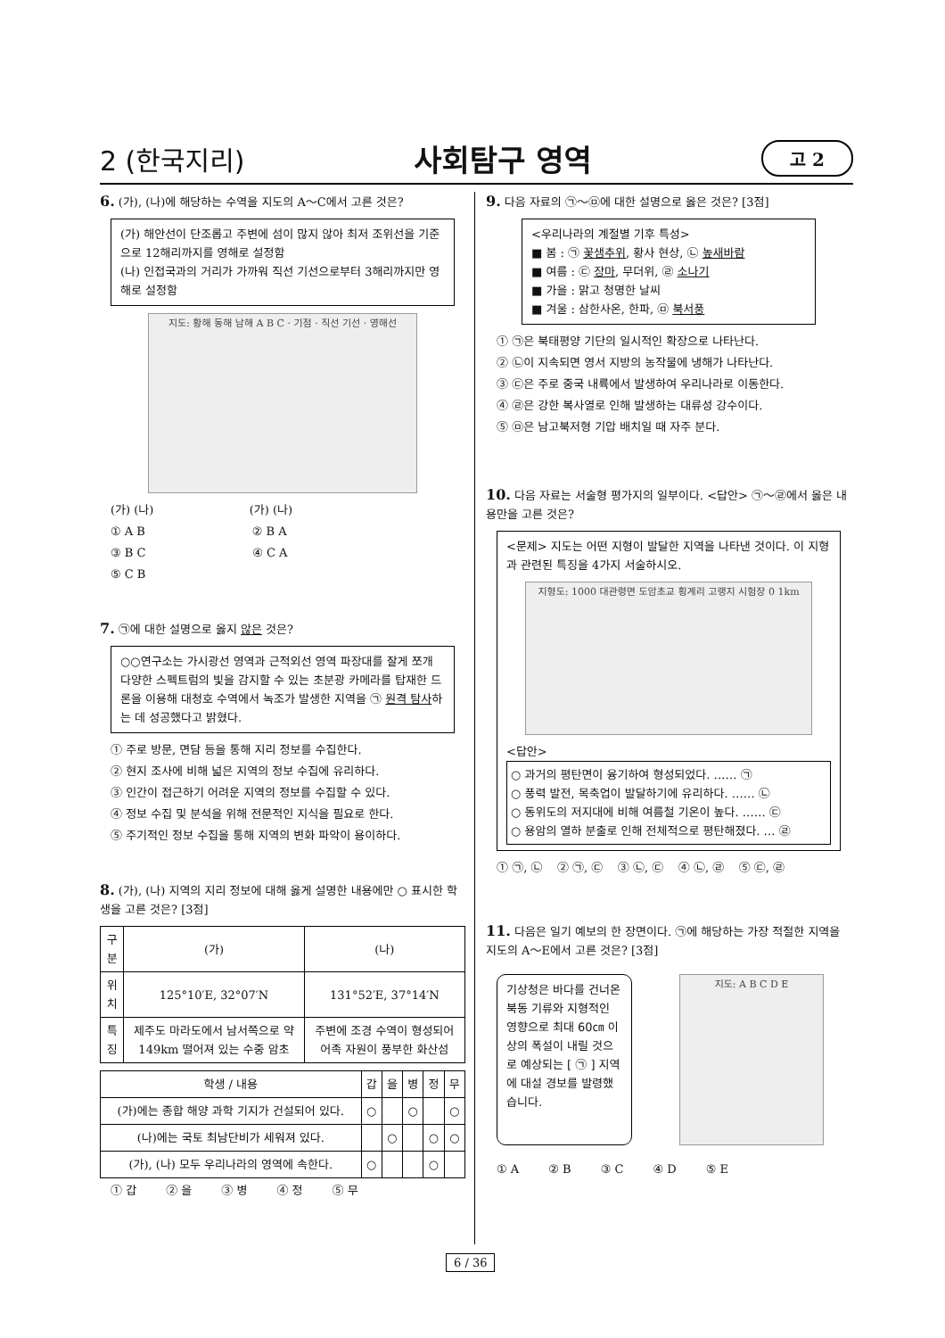2 (한국지리) 사회탐구 영역 고 2
6. (가), (나)에 해당하는 수역을 지도의 A～C에서 고른 것은?
(가) 해안선이 단조롭고 주변에 섬이 많지 않아 최저 조위선을 기준으로 12해리까지를 영해로 설정함
(나) 인접국과의 거리가 가까워 직선 기선으로부터 3해리까지만 영해로 설정함
지도: 황해 동해 남해 A B C · 기점 · 직선 기선 · 영해선
(가) (나) (가) (나)
① A B ② B A
③ B C ④ C A
⑤ C B
7. ㉠에 대한 설명으로 옳지 않은 것은?
○○연구소는 가시광선 영역과 근적외선 영역 파장대를 잘게 쪼개 다양한 스펙트럼의 빛을 감지할 수 있는 초분광 카메라를 탑재한 드론을 이용해 대청호 수역에서 녹조가 발생한 지역을 ㉠ 원격 탐사하는 데 성공했다고 밝혔다.
① 주로 방문, 면담 등을 통해 지리 정보를 수집한다.
② 현지 조사에 비해 넓은 지역의 정보 수집에 유리하다.
③ 인간이 접근하기 어려운 지역의 정보를 수집할 수 있다.
④ 정보 수집 및 분석을 위해 전문적인 지식을 필요로 한다.
⑤ 주기적인 정보 수집을 통해 지역의 변화 파악이 용이하다.
8. (가), (나) 지역의 지리 정보에 대해 옳게 설명한 내용에만 ○ 표시한 학생을 고른 것은? [3점]
| 구분 | (가) | (나) |
| --- | --- | --- |
| 위치 | 125°10′E, 32°07′N | 131°52′E, 37°14′N |
| 특징 | 제주도 마라도에서 남서쪽으로 약 149km 떨어져 있는 수중 암초 | 주변에 조경 수역이 형성되어 어족 자원이 풍부한 화산섬 |
| 학생 / 내용 | 갑 | 을 | 병 | 정 | 무 |
| --- | --- | --- | --- | --- | --- |
| (가)에는 종합 해양 과학 기지가 건설되어 있다. | ○ | | ○ | | ○ |
| (나)에는 국토 최남단비가 세워져 있다. | | ○ | | ○ | ○ |
| (가), (나) 모두 우리나라의 영역에 속한다. | ○ | | | ○ | |
① 갑 ② 을 ③ 병 ④ 정 ⑤ 무
9. 다음 자료의 ㉠～㉤에 대한 설명으로 옳은 것은? [3점]
<우리나라의 계절별 기후 특성>
■ 봄 : ㉠ 꽃샘추위, 황사 현상, ㉡ 높새바람
■ 여름 : ㉢ 장마, 무더위, ㉣ 소나기
■ 가을 : 맑고 청명한 날씨
■ 겨울 : 삼한사온, 한파, ㉤ 북서풍
① ㉠은 북태평양 기단의 일시적인 확장으로 나타난다.
② ㉡이 지속되면 영서 지방의 농작물에 냉해가 나타난다.
③ ㉢은 주로 중국 내륙에서 발생하여 우리나라로 이동한다.
④ ㉣은 강한 복사열로 인해 발생하는 대류성 강수이다.
⑤ ㉤은 남고북저형 기압 배치일 때 자주 분다.
10. 다음 자료는 서술형 평가지의 일부이다. <답안> ㉠～㉣에서 옳은 내용만을 고른 것은?
<문제> 지도는 어떤 지형이 발달한 지역을 나타낸 것이다. 이 지형과 관련된 특징을 4가지 서술하시오.
지형도: 1000 대관령면 도암초교 횡계리 고랭지 시험장 0 1km
<답안>
○ 과거의 평탄면이 융기하여 형성되었다. …… ㉠
○ 풍력 발전, 목축업이 발달하기에 유리하다. …… ㉡
○ 동위도의 저지대에 비해 여름철 기온이 높다. …… ㉢
○ 용암의 열하 분출로 인해 전체적으로 평탄해졌다. … ㉣
① ㉠, ㉡ ② ㉠, ㉢ ③ ㉡, ㉢ ④ ㉡, ㉣ ⑤ ㉢, ㉣
11. 다음은 일기 예보의 한 장면이다. ㉠에 해당하는 가장 적절한 지역을 지도의 A～E에서 고른 것은? [3점]
기상청은 바다를 건너온 북동 기류와 지형적인 영향으로 최대 60㎝ 이상의 폭설이 내릴 것으로 예상되는 [ ㉠ ] 지역에 대설 경보를 발령했습니다.
지도: A B C D E
① A ② B ③ C ④ D ⑤ E
6 / 36